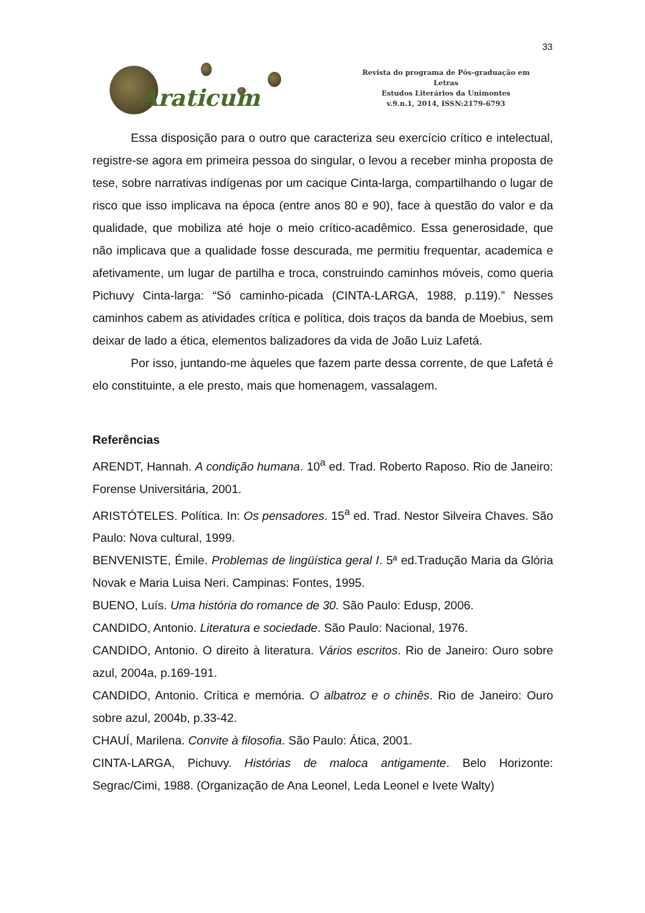33
Araticum
Revista do programa de Pós-graduação em Letras
Estudos Literários da Unimontes
v.9.n.1, 2014, ISSN:2179-6793
Essa disposição para o outro que caracteriza seu exercício crítico e intelectual, registre-se agora em primeira pessoa do singular, o levou a receber minha proposta de tese, sobre narrativas indígenas por um cacique Cinta-larga, compartilhando o lugar de risco que isso implicava na época (entre anos 80 e 90), face à questão do valor e da qualidade, que mobiliza até hoje o meio crítico-acadêmico. Essa generosidade, que não implicava que a qualidade fosse descurada, me permitiu frequentar, academica e afetivamente, um lugar de partilha e troca, construindo caminhos móveis, como queria Pichuvy Cinta-larga: “Só caminho-picada (CINTA-LARGA, 1988, p.119).” Nesses caminhos cabem as atividades crítica e política, dois traços da banda de Moebius, sem deixar de lado a ética, elementos balizadores da vida de João Luiz Lafetá.
Por isso, juntando-me àqueles que fazem parte dessa corrente, de que Lafetá é elo constituinte, a ele presto, mais que homenagem, vassalagem.
Referências
ARENDT, Hannah. A condição humana. 10<sup>a</sup> ed. Trad. Roberto Raposo. Rio de Janeiro: Forense Universitária, 2001.
ARISTÓTELES. Política. In: Os pensadores. 15<sup>a</sup> ed. Trad. Nestor Silveira Chaves. São Paulo: Nova cultural, 1999.
BENVENISTE, Émile. Problemas de lingüística geral I. 5ª ed.Tradução Maria da Glória Novak e Maria Luisa Neri. Campinas: Fontes, 1995.
BUENO, Luís. Uma história do romance de 30. São Paulo: Edusp, 2006.
CANDIDO, Antonio. Literatura e sociedade. São Paulo: Nacional, 1976.
CANDIDO, Antonio. O direito à literatura. Vários escritos. Rio de Janeiro: Ouro sobre azul, 2004a, p.169-191.
CANDIDO, Antonio. Crítica e memória. O albatroz e o chinês. Rio de Janeiro: Ouro sobre azul, 2004b, p.33-42.
CHAUÍ, Marilena. Convite à filosofia. São Paulo: Ática, 2001.
CINTA-LARGA, Pichuvy. Histórias de maloca antigamente. Belo Horizonte: Segrac/Cimi, 1988. (Organização de Ana Leonel, Leda Leonel e Ivete Walty)